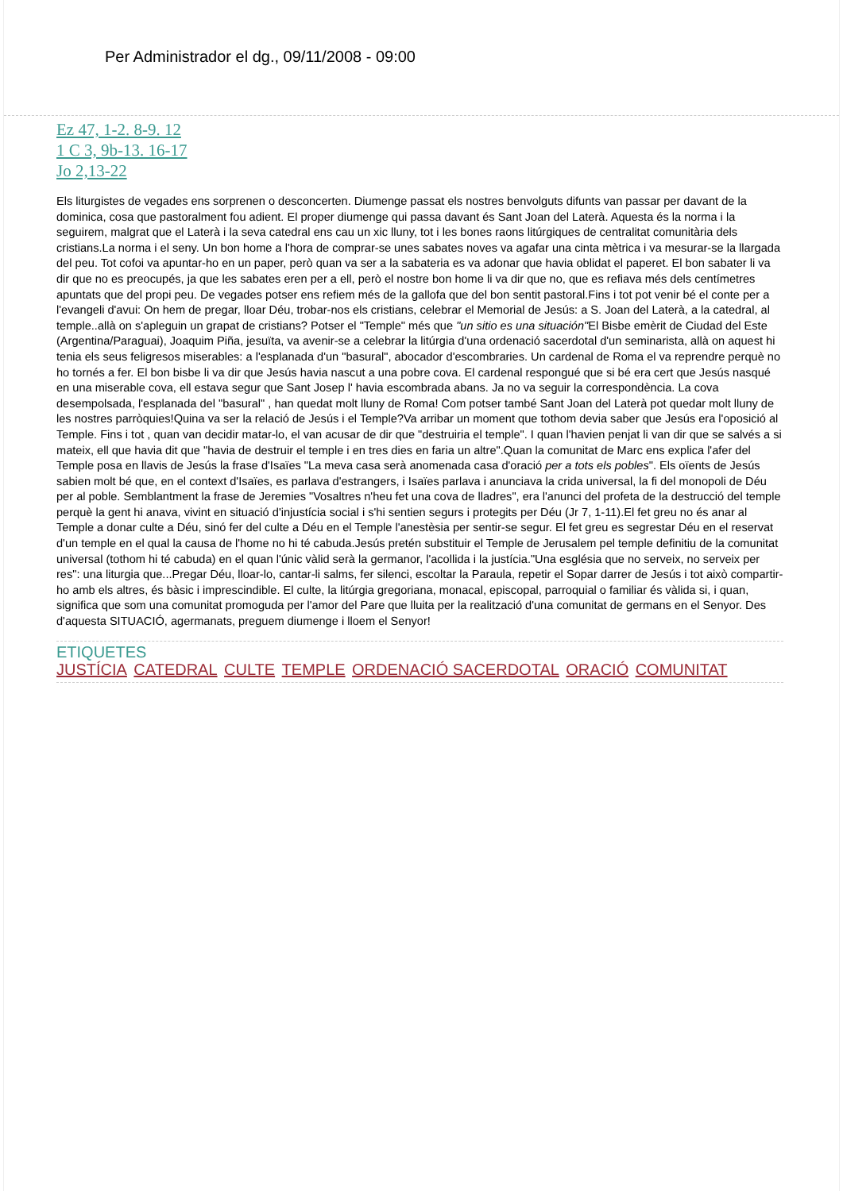Per Administrador el dg., 09/11/2008 - 09:00
Ez 47, 1-2. 8-9. 12
1 C 3, 9b-13. 16-17
Jo 2,13-22
Els liturgistes de vegades ens sorprenen o desconcerten. Diumenge passat els nostres benvolguts difunts van passar per davant de la dominica, cosa que pastoralment fou adient. El proper diumenge qui passa davant és Sant Joan del Laterà. Aquesta és la norma i la seguirem, malgrat que el Laterà i la seva catedral ens cau un xic lluny, tot i les bones raons litúrgiques de centralitat comunitària dels cristians.La norma i el seny. Un bon home a l'hora de comprar-se unes sabates noves va agafar una cinta mètrica i va mesurar-se la llargada del peu. Tot cofoi va apuntar-ho en un paper, però quan va ser a la sabateria es va adonar que havia oblidat el paperet. El bon sabater li va dir que no es preocupés, ja que les sabates eren per a ell, però el nostre bon home li va dir que no, que es refiava més dels centímetres apuntats que del propi peu. De vegades potser ens refiem més de la gallofa que del bon sentit pastoral.Fins i tot pot venir bé el conte per a l'evangeli d'avui: On hem de pregar, lloar Déu, trobar-nos els cristians, celebrar el Memorial de Jesús: a S. Joan del Laterà, a la catedral, al temple..allà on s'apleguin un grapat de cristians? Potser el "Temple" més que "un sitio es una situación"El Bisbe emèrit de Ciudad del Este (Argentina/Paraguai), Joaquim Piña, jesuïta, va avenir-se a celebrar la litúrgia d'una ordenació sacerdotal d'un seminarista, allà on aquest hi tenia els seus feligresos miserables: a l'esplanada d'un "basural", abocador d'escombraries. Un cardenal de Roma el va reprendre perquè no ho tornés a fer. El bon bisbe li va dir que Jesús havia nascut a una pobre cova. El cardenal respongué que si bé era cert que Jesús nasqué en una miserable cova, ell estava segur que Sant Josep l' havia escombrada abans. Ja no va seguir la correspondència. La cova desempolsada, l'esplanada del "basural" , han quedat molt lluny de Roma! Com potser també Sant Joan del Laterà pot quedar molt lluny de les nostres parròquies!Quina va ser la relació de Jesús i el Temple?Va arribar un moment que tothom devia saber que Jesús era l'oposició al Temple. Fins i tot , quan van decidir matar-lo, el van acusar de dir que "destruiria el temple". I quan l'havien penjat li van dir que se salvés a si mateix, ell que havia dit que "havia de destruir el temple i en tres dies en faria un altre".Quan la comunitat de Marc ens explica l'afer del Temple posa en llavis de Jesús la frase d'Isaïes "La meva casa serà anomenada casa d'oració per a tots els pobles". Els oïents de Jesús sabien molt bé que, en el context d'Isaïes, es parlava d'estrangers, i Isaïes parlava i anunciava la crida universal, la fi del monopoli de Déu per al poble. Semblantment la frase de Jeremies "Vosaltres n'heu fet una cova de lladres", era l'anunci del profeta de la destrucció del temple perquè la gent hi anava, vivint en situació d'injustícia social i s'hi sentien segurs i protegits per Déu (Jr 7, 1-11).El fet greu no és anar al Temple a donar culte a Déu, sinó fer del culte a Déu en el Temple l'anestèsia per sentir-se segur. El fet greu es segrestar Déu en el reservat d'un temple en el qual la causa de l'home no hi té cabuda.Jesús pretén substituir el Temple de Jerusalem pel temple definitiu de la comunitat universal (tothom hi té cabuda) en el quan l'únic vàlid serà la germanor, l'acollida i la justícia."Una església que no serveix, no serveix per res": una liturgia que...Pregar Déu, lloar-lo, cantar-li salms, fer silenci, escoltar la Paraula, repetir el Sopar darrer de Jesús i tot això compartir-ho amb els altres, és bàsic i imprescindible. El culte, la litúrgia gregoriana, monacal, episcopal, parroquial o familiar és vàlida si, i quan, significa que som una comunitat promoguda per l'amor del Pare que lluita per la realització d'una comunitat de germans en el Senyor. Des d'aquesta SITUACIÓ, agermanats, preguem diumenge i lloem el Senyor!
ETIQUETES
JUSTÍCIA CATEDRAL CULTE TEMPLE ORDENACIÓ SACERDOTAL ORACIÓ COMUNITAT